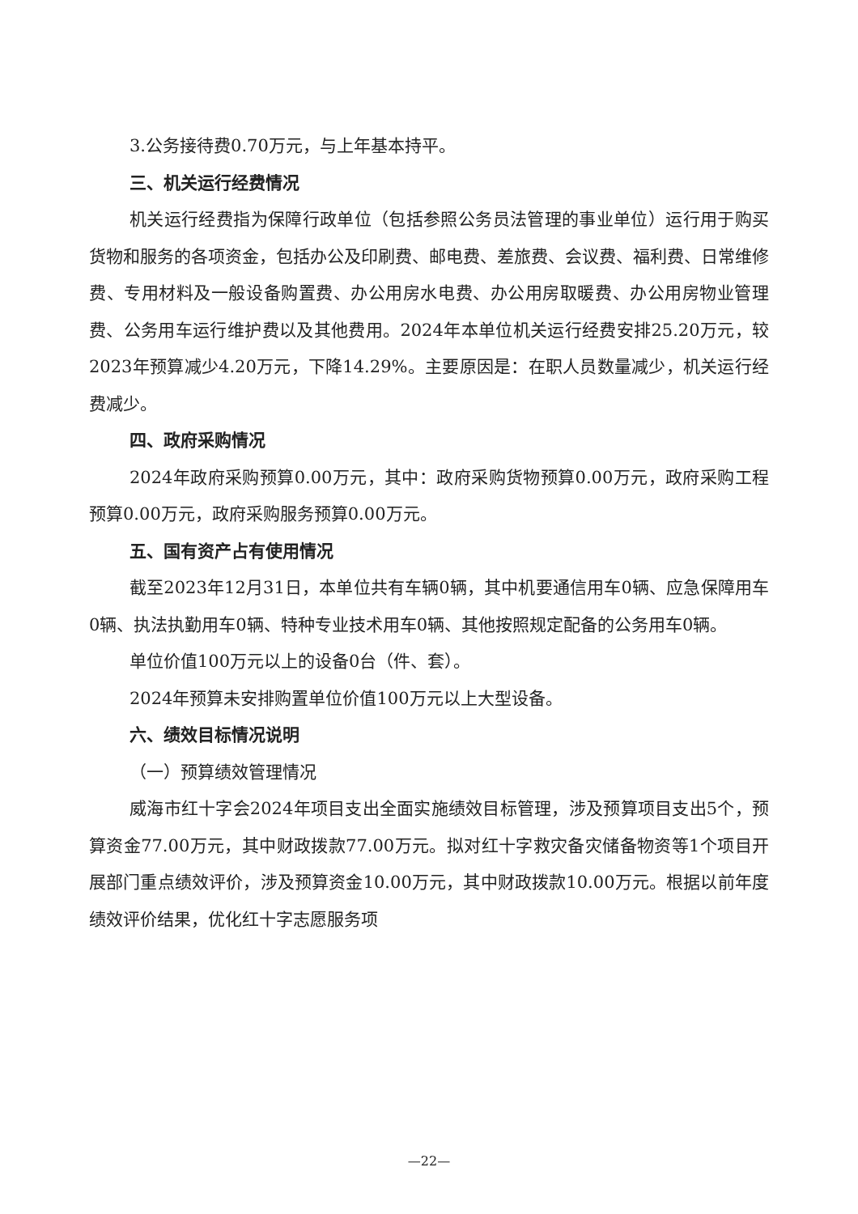3.公务接待费0.70万元，与上年基本持平。
三、机关运行经费情况
机关运行经费指为保障行政单位（包括参照公务员法管理的事业单位）运行用于购买货物和服务的各项资金，包括办公及印刷费、邮电费、差旅费、会议费、福利费、日常维修费、专用材料及一般设备购置费、办公用房水电费、办公用房取暖费、办公用房物业管理费、公务用车运行维护费以及其他费用。2024年本单位机关运行经费安排25.20万元，较2023年预算减少4.20万元，下降14.29%。主要原因是：在职人员数量减少，机关运行经费减少。
四、政府采购情况
2024年政府采购预算0.00万元，其中：政府采购货物预算0.00万元，政府采购工程预算0.00万元，政府采购服务预算0.00万元。
五、国有资产占有使用情况
截至2023年12月31日，本单位共有车辆0辆，其中机要通信用车0辆、应急保障用车0辆、执法执勤用车0辆、特种专业技术用车0辆、其他按照规定配备的公务用车0辆。
单位价值100万元以上的设备0台（件、套）。
2024年预算未安排购置单位价值100万元以上大型设备。
六、绩效目标情况说明
（一）预算绩效管理情况
威海市红十字会2024年项目支出全面实施绩效目标管理，涉及预算项目支出5个，预算资金77.00万元，其中财政拨款77.00万元。拟对红十字救灾备灾储备物资等1个项目开展部门重点绩效评价，涉及预算资金10.00万元，其中财政拨款10.00万元。根据以前年度绩效评价结果，优化红十字志愿服务项
—22—